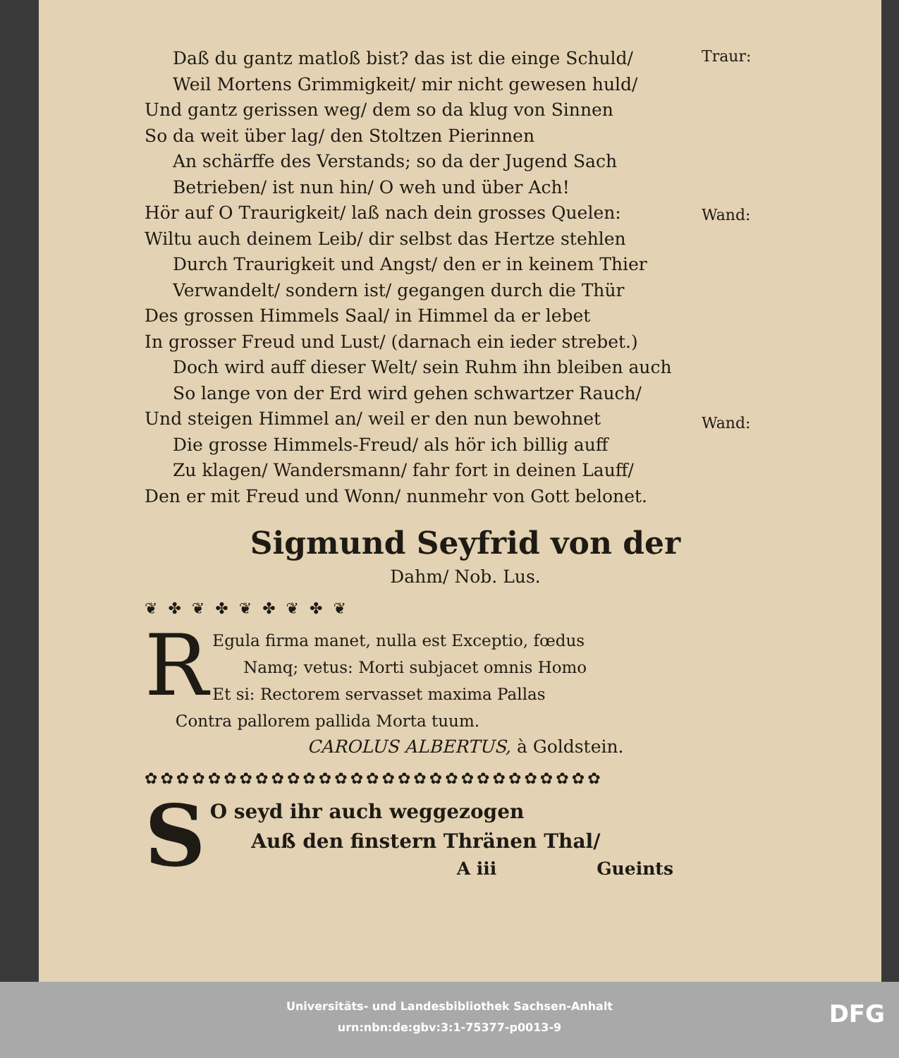Daß du gantz matloß bist? das ist die einge Schuld/
Weil Mortens Grimmigkeit/ mir nicht gewesen huld/
Und gantz gerissen weg/ dem so da klug von Sinnen
So da weit über lag/ den Stoltzen Pierinnen
An schärffe des Verstands; so da der Jugend Sach
Betrieben/ ist nun hin/ O weh und über Ach!
Hör auf O Traurigkeit/ laß nach dein grosses Quelen:
Wiltu auch deinem Leib/ dir selbst das Hertze stehlen
Durch Traurigkeit und Angst/ den er in keinem Thier
Verwandelt/ sondern ist/ gegangen durch die Thür
Des grossen Himmels Saal/ in Himmel da er lebet
In grosser Freud und Lust/ (darnach ein ieder strebet.)
Doch wird auff dieser Welt/ sein Ruhm ihn bleiben auch
So lange von der Erd wird gehen schwartzer Rauch/
Und steigen Himmel an/ weil er den nun bewohnet
Die grosse Himmels-Freud/ als hör ich billig auff
Zu klagen/ Wandersmann/ fahr fort in deinen Lauff/
Den er mit Freud und Wonn/ nunmehr von Gott belonet.
Sigmund Seyfrid von der
Dahm/ Nob. Lus.
❦ ✤ ❦ ✤ ❦ ✤ ❦ ✤ ❦
REgula firma manet, nulla est Exceptio, fœdus
Namq; vetus: Morti subjacet omnis Homo
Et si: Rectorem servasset maxima Pallas
Contra pallorem pallida Morta tuum.
CAROLUS ALBERTUS, à Goldstein.
✿✿✿✿✿✿✿✿✿✿✿✿✿✿✿✿✿✿✿✿✿✿✿✿✿✿✿✿✿
SO seyd ihr auch weggezogen
Auß den finstern Thränen Thal/
A iii Gueints
Traur:
Wand:
Wand:
Universitäts- und Landesbibliothek Sachsen-Anhalt
urn:nbn:de:gbv:3:1-75377-p0013-9
DFG